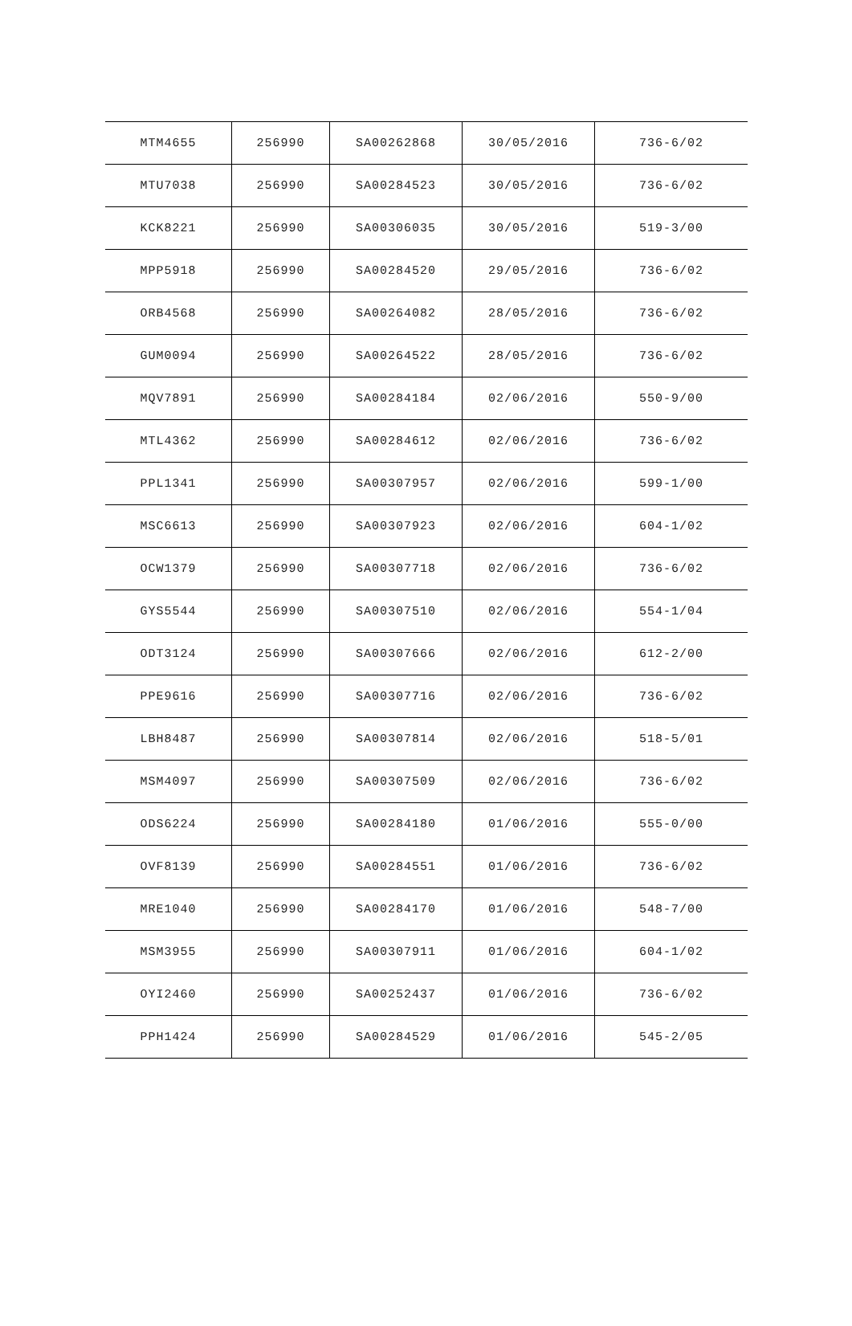| MTM4655 | 256990 | SA00262868 | 30/05/2016 | 736-6/02 |
| MTU7038 | 256990 | SA00284523 | 30/05/2016 | 736-6/02 |
| KCK8221 | 256990 | SA00306035 | 30/05/2016 | 519-3/00 |
| MPP5918 | 256990 | SA00284520 | 29/05/2016 | 736-6/02 |
| ORB4568 | 256990 | SA00264082 | 28/05/2016 | 736-6/02 |
| GUM0094 | 256990 | SA00264522 | 28/05/2016 | 736-6/02 |
| MQV7891 | 256990 | SA00284184 | 02/06/2016 | 550-9/00 |
| MTL4362 | 256990 | SA00284612 | 02/06/2016 | 736-6/02 |
| PPL1341 | 256990 | SA00307957 | 02/06/2016 | 599-1/00 |
| MSC6613 | 256990 | SA00307923 | 02/06/2016 | 604-1/02 |
| OCW1379 | 256990 | SA00307718 | 02/06/2016 | 736-6/02 |
| GYS5544 | 256990 | SA00307510 | 02/06/2016 | 554-1/04 |
| ODT3124 | 256990 | SA00307666 | 02/06/2016 | 612-2/00 |
| PPE9616 | 256990 | SA00307716 | 02/06/2016 | 736-6/02 |
| LBH8487 | 256990 | SA00307814 | 02/06/2016 | 518-5/01 |
| MSM4097 | 256990 | SA00307509 | 02/06/2016 | 736-6/02 |
| ODS6224 | 256990 | SA00284180 | 01/06/2016 | 555-0/00 |
| OVF8139 | 256990 | SA00284551 | 01/06/2016 | 736-6/02 |
| MRE1040 | 256990 | SA00284170 | 01/06/2016 | 548-7/00 |
| MSM3955 | 256990 | SA00307911 | 01/06/2016 | 604-1/02 |
| OYI2460 | 256990 | SA00252437 | 01/06/2016 | 736-6/02 |
| PPH1424 | 256990 | SA00284529 | 01/06/2016 | 545-2/05 |